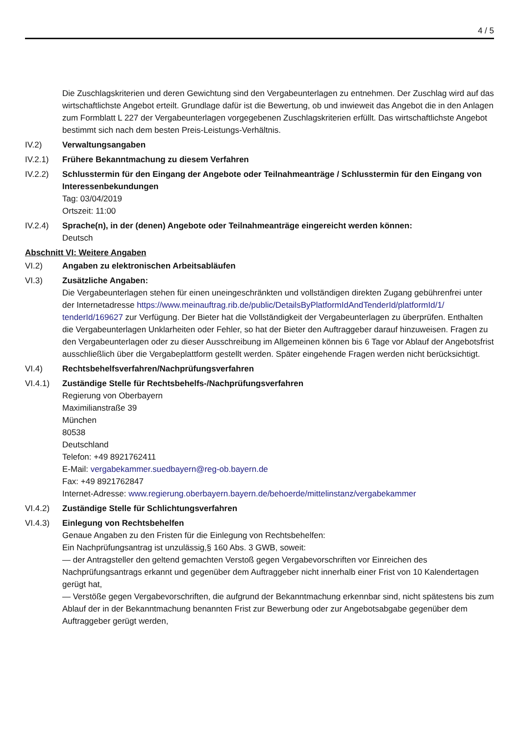4 / 5
Die Zuschlagskriterien und deren Gewichtung sind den Vergabeunterlagen zu entnehmen. Der Zuschlag wird auf das wirtschaftlichste Angebot erteilt. Grundlage dafür ist die Bewertung, ob und inwieweit das Angebot die in den Anlagen zum Formblatt L 227 der Vergabeunterlagen vorgegebenen Zuschlagskriterien erfüllt. Das wirtschaftlichste Angebot bestimmt sich nach dem besten Preis-Leistungs-Verhältnis.
IV.2) Verwaltungsangaben
IV.2.1) Frühere Bekanntmachung zu diesem Verfahren
IV.2.2) Schlusstermin für den Eingang der Angebote oder Teilnahmeanträge / Schlusstermin für den Eingang von Interessenbekundungen
Tag: 03/04/2019
Ortszeit: 11:00
IV.2.4) Sprache(n), in der (denen) Angebote oder Teilnahmeanträge eingereicht werden können:
Deutsch
Abschnitt VI: Weitere Angaben
VI.2) Angaben zu elektronischen Arbeitsabläufen
VI.3) Zusätzliche Angaben:
Die Vergabeunterlagen stehen für einen uneingeschränkten und vollständigen direkten Zugang gebührenfrei unter der Internetadresse https://www.meinauftrag.rib.de/public/DetailsByPlatformIdAndTenderId/platformId/1/ tenderId/169627 zur Verfügung. Der Bieter hat die Vollständigkeit der Vergabeunterlagen zu überprüfen. Enthalten die Vergabeunterlagen Unklarheiten oder Fehler, so hat der Bieter den Auftraggeber darauf hinzuweisen. Fragen zu den Vergabeunterlagen oder zu dieser Ausschreibung im Allgemeinen können bis 6 Tage vor Ablauf der Angebotsfrist ausschließlich über die Vergabeplattform gestellt werden. Später eingehende Fragen werden nicht berücksichtigt.
VI.4) Rechtsbehelfsverfahren/Nachprüfungsverfahren
VI.4.1) Zuständige Stelle für Rechtsbehelfs-/Nachprüfungsverfahren
Regierung von Oberbayern
Maximilianstraße 39
München
80538
Deutschland
Telefon: +49 8921762411
E-Mail: vergabekammer.suedbayern@reg-ob.bayern.de
Fax: +49 8921762847
Internet-Adresse: www.regierung.oberbayern.bayern.de/behoerde/mittelinstanz/vergabekammer
VI.4.2) Zuständige Stelle für Schlichtungsverfahren
VI.4.3) Einlegung von Rechtsbehelfen
Genaue Angaben zu den Fristen für die Einlegung von Rechtsbehelfen:
Ein Nachprüfungsantrag ist unzulässig,§ 160 Abs. 3 GWB, soweit:
— der Antragsteller den geltend gemachten Verstoß gegen Vergabevorschriften vor Einreichen des Nachprüfungsantrags erkannt und gegenüber dem Auftraggeber nicht innerhalb einer Frist von 10 Kalendertagen gerügt hat,
— Verstöße gegen Vergabevorschriften, die aufgrund der Bekanntmachung erkennbar sind, nicht spätestens bis zum Ablauf der in der Bekanntmachung benannten Frist zur Bewerbung oder zur Angebotsabgabe gegenüber dem Auftraggeber gerügt werden,